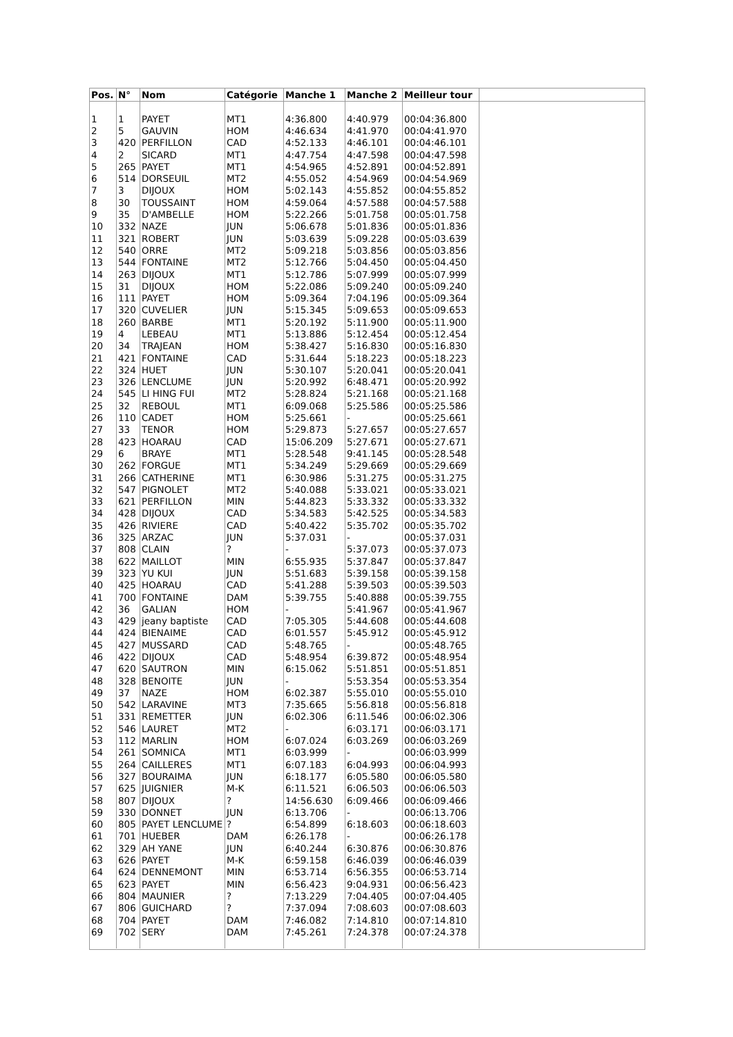| Pos. | N° | Nom | Catégorie | Manche 1 | Manche 2 | Meilleur tour | |
| --- | --- | --- | --- | --- | --- | --- | --- |
| 1 | 1 | PAYET | MT1 | 4:36.800 | 4:40.979 | 00:04:36.800 | |
| 2 | 5 | GAUVIN | HOM | 4:46.634 | 4:41.970 | 00:04:41.970 | |
| 3 | 420 | PERFILLON | CAD | 4:52.133 | 4:46.101 | 00:04:46.101 | |
| 4 | 2 | SICARD | MT1 | 4:47.754 | 4:47.598 | 00:04:47.598 | |
| 5 | 265 | PAYET | MT1 | 4:54.965 | 4:52.891 | 00:04:52.891 | |
| 6 | 514 | DORSEUIL | MT2 | 4:55.052 | 4:54.969 | 00:04:54.969 | |
| 7 | 3 | DIJOUX | HOM | 5:02.143 | 4:55.852 | 00:04:55.852 | |
| 8 | 30 | TOUSSAINT | HOM | 4:59.064 | 4:57.588 | 00:04:57.588 | |
| 9 | 35 | D'AMBELLE | HOM | 5:22.266 | 5:01.758 | 00:05:01.758 | |
| 10 | 332 | NAZE | JUN | 5:06.678 | 5:01.836 | 00:05:01.836 | |
| 11 | 321 | ROBERT | JUN | 5:03.639 | 5:09.228 | 00:05:03.639 | |
| 12 | 540 | ORRE | MT2 | 5:09.218 | 5:03.856 | 00:05:03.856 | |
| 13 | 544 | FONTAINE | MT2 | 5:12.766 | 5:04.450 | 00:05:04.450 | |
| 14 | 263 | DIJOUX | MT1 | 5:12.786 | 5:07.999 | 00:05:07.999 | |
| 15 | 31 | DIJOUX | HOM | 5:22.086 | 5:09.240 | 00:05:09.240 | |
| 16 | 111 | PAYET | HOM | 5:09.364 | 7:04.196 | 00:05:09.364 | |
| 17 | 320 | CUVELIER | JUN | 5:15.345 | 5:09.653 | 00:05:09.653 | |
| 18 | 260 | BARBE | MT1 | 5:20.192 | 5:11.900 | 00:05:11.900 | |
| 19 | 4 | LEBEAU | MT1 | 5:13.886 | 5:12.454 | 00:05:12.454 | |
| 20 | 34 | TRAJEAN | HOM | 5:38.427 | 5:16.830 | 00:05:16.830 | |
| 21 | 421 | FONTAINE | CAD | 5:31.644 | 5:18.223 | 00:05:18.223 | |
| 22 | 324 | HUET | JUN | 5:30.107 | 5:20.041 | 00:05:20.041 | |
| 23 | 326 | LENCLUME | JUN | 5:20.992 | 6:48.471 | 00:05:20.992 | |
| 24 | 545 | LI HING FUI | MT2 | 5:28.824 | 5:21.168 | 00:05:21.168 | |
| 25 | 32 | REBOUL | MT1 | 6:09.068 | 5:25.586 | 00:05:25.586 | |
| 26 | 110 | CADET | HOM | 5:25.661 | - | 00:05:25.661 | |
| 27 | 33 | TENOR | HOM | 5:29.873 | 5:27.657 | 00:05:27.657 | |
| 28 | 423 | HOARAU | CAD | 15:06.209 | 5:27.671 | 00:05:27.671 | |
| 29 | 6 | BRAYE | MT1 | 5:28.548 | 9:41.145 | 00:05:28.548 | |
| 30 | 262 | FORGUE | MT1 | 5:34.249 | 5:29.669 | 00:05:29.669 | |
| 31 | 266 | CATHERINE | MT1 | 6:30.986 | 5:31.275 | 00:05:31.275 | |
| 32 | 547 | PIGNOLET | MT2 | 5:40.088 | 5:33.021 | 00:05:33.021 | |
| 33 | 621 | PERFILLON | MIN | 5:44.823 | 5:33.332 | 00:05:33.332 | |
| 34 | 428 | DIJOUX | CAD | 5:34.583 | 5:42.525 | 00:05:34.583 | |
| 35 | 426 | RIVIERE | CAD | 5:40.422 | 5:35.702 | 00:05:35.702 | |
| 36 | 325 | ARZAC | JUN | 5:37.031 | - | 00:05:37.031 | |
| 37 | 808 | CLAIN | ? | - | 5:37.073 | 00:05:37.073 | |
| 38 | 622 | MAILLOT | MIN | 6:55.935 | 5:37.847 | 00:05:37.847 | |
| 39 | 323 | YU KUI | JUN | 5:51.683 | 5:39.158 | 00:05:39.158 | |
| 40 | 425 | HOARAU | CAD | 5:41.288 | 5:39.503 | 00:05:39.503 | |
| 41 | 700 | FONTAINE | DAM | 5:39.755 | 5:40.888 | 00:05:39.755 | |
| 42 | 36 | GALIAN | HOM | - | 5:41.967 | 00:05:41.967 | |
| 43 | 429 | jeany baptiste | CAD | 7:05.305 | 5:44.608 | 00:05:44.608 | |
| 44 | 424 | BIENAIME | CAD | 6:01.557 | 5:45.912 | 00:05:45.912 | |
| 45 | 427 | MUSSARD | CAD | 5:48.765 | - | 00:05:48.765 | |
| 46 | 422 | DIJOUX | CAD | 5:48.954 | 6:39.872 | 00:05:48.954 | |
| 47 | 620 | SAUTRON | MIN | 6:15.062 | 5:51.851 | 00:05:51.851 | |
| 48 | 328 | BENOITE | JUN | - | 5:53.354 | 00:05:53.354 | |
| 49 | 37 | NAZE | HOM | 6:02.387 | 5:55.010 | 00:05:55.010 | |
| 50 | 542 | LARAVINE | MT3 | 7:35.665 | 5:56.818 | 00:05:56.818 | |
| 51 | 331 | REMETTER | JUN | 6:02.306 | 6:11.546 | 00:06:02.306 | |
| 52 | 546 | LAURET | MT2 | - | 6:03.171 | 00:06:03.171 | |
| 53 | 112 | MARLIN | HOM | 6:07.024 | 6:03.269 | 00:06:03.269 | |
| 54 | 261 | SOMNICA | MT1 | 6:03.999 | - | 00:06:03.999 | |
| 55 | 264 | CAILLERES | MT1 | 6:07.183 | 6:04.993 | 00:06:04.993 | |
| 56 | 327 | BOURAIMA | JUN | 6:18.177 | 6:05.580 | 00:06:05.580 | |
| 57 | 625 | JUIGNIER | M-K | 6:11.521 | 6:06.503 | 00:06:06.503 | |
| 58 | 807 | DIJOUX | ? | 14:56.630 | 6:09.466 | 00:06:09.466 | |
| 59 | 330 | DONNET | JUN | 6:13.706 | - | 00:06:13.706 | |
| 60 | 805 | PAYET LENCLUME | ? | 6:54.899 | 6:18.603 | 00:06:18.603 | |
| 61 | 701 | HUEBER | DAM | 6:26.178 | - | 00:06:26.178 | |
| 62 | 329 | AH YANE | JUN | 6:40.244 | 6:30.876 | 00:06:30.876 | |
| 63 | 626 | PAYET | M-K | 6:59.158 | 6:46.039 | 00:06:46.039 | |
| 64 | 624 | DENNEMONT | MIN | 6:53.714 | 6:56.355 | 00:06:53.714 | |
| 65 | 623 | PAYET | MIN | 6:56.423 | 9:04.931 | 00:06:56.423 | |
| 66 | 804 | MAUNIER | ? | 7:13.229 | 7:04.405 | 00:07:04.405 | |
| 67 | 806 | GUICHARD | ? | 7:37.094 | 7:08.603 | 00:07:08.603 | |
| 68 | 704 | PAYET | DAM | 7:46.082 | 7:14.810 | 00:07:14.810 | |
| 69 | 702 | SERY | DAM | 7:45.261 | 7:24.378 | 00:07:24.378 | |